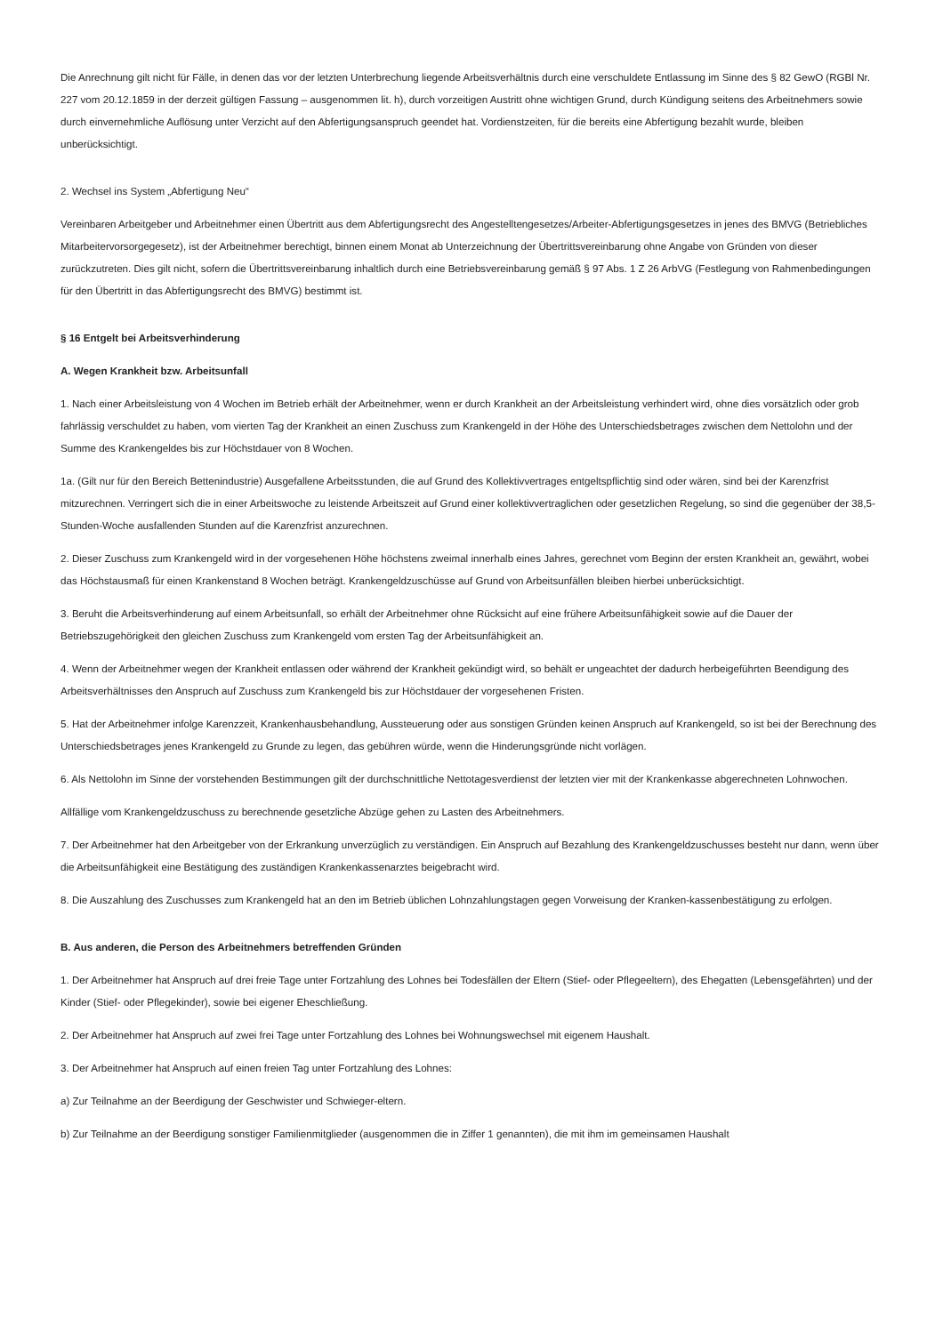Die Anrechnung gilt nicht für Fälle, in denen das vor der letzten Unterbrechung liegende Arbeitsverhältnis durch eine verschuldete Entlassung im Sinne des § 82 GewO (RGBl Nr. 227 vom 20.12.1859 in der derzeit gültigen Fassung – ausgenommen lit. h), durch vorzeitigen Austritt ohne wichtigen Grund, durch Kündigung seitens des Arbeitnehmers sowie durch einvernehmliche Auflösung unter Verzicht auf den Abfertigungsanspruch geendet hat. Vordienstzeiten, für die bereits eine Abfertigung bezahlt wurde, bleiben unberücksichtigt.
2. Wechsel ins System „Abfertigung Neu“
Vereinbaren Arbeitgeber und Arbeitnehmer einen Übertritt aus dem Abfertigungsrecht des Angestelltengesetzes/Arbeiter-Abfertigungsgesetzes in jenes des BMVG (Betriebliches Mitarbeitervorsorgegesetz), ist der Arbeitnehmer berechtigt, binnen einem Monat ab Unterzeichnung der Übertrittsvereinbarung ohne Angabe von Gründen von dieser zurückzutreten. Dies gilt nicht, sofern die Übertrittsvereinbarung inhaltlich durch eine Betriebsvereinbarung gemäß § 97 Abs. 1 Z 26 ArbVG (Festlegung von Rahmenbedingungen für den Übertritt in das Abfertigungsrecht des BMVG) bestimmt ist.
§ 16 Entgelt bei Arbeitsverhinderung
A. Wegen Krankheit bzw. Arbeitsunfall
1. Nach einer Arbeitsleistung von 4 Wochen im Betrieb erhält der Arbeitnehmer, wenn er durch Krankheit an der Arbeitsleistung verhindert wird, ohne dies vorsätzlich oder grob fahrlässig verschuldet zu haben, vom vierten Tag der Krankheit an einen Zuschuss zum Krankengeld in der Höhe des Unterschiedsbetrages zwischen dem Nettolohn und der Summe des Krankengeldes bis zur Höchstdauer von 8 Wochen.
1a. (Gilt nur für den Bereich Bettenindustrie) Ausgefallene Arbeitsstunden, die auf Grund des Kollektivvertrages entgeltspflichtig sind oder wären, sind bei der Karenzfrist mitzurechnen. Verringert sich die in einer Arbeitswoche zu leistende Arbeitszeit auf Grund einer kollektivvertraglichen oder gesetzlichen Regelung, so sind die gegenüber der 38,5-Stunden-Woche ausfallenden Stunden auf die Karenzfrist anzurechnen.
2. Dieser Zuschuss zum Krankengeld wird in der vorgesehenen Höhe höchstens zweimal innerhalb eines Jahres, gerechnet vom Beginn der ersten Krankheit an, gewährt, wobei das Höchstausmaß für einen Krankenstand 8 Wochen beträgt. Krankengeldzuschüsse auf Grund von Arbeitsunfällen bleiben hierbei unberücksichtigt.
3. Beruht die Arbeitsverhinderung auf einem Arbeitsunfall, so erhält der Arbeitnehmer ohne Rücksicht auf eine frühere Arbeitsunfähigkeit sowie auf die Dauer der Betriebszugehörigkeit den gleichen Zuschuss zum Krankengeld vom ersten Tag der Arbeitsunfähigkeit an.
4. Wenn der Arbeitnehmer wegen der Krankheit entlassen oder während der Krankheit gekündigt wird, so behält er ungeachtet der dadurch herbeigeführten Beendigung des Arbeitsverhältnisses den Anspruch auf Zuschuss zum Krankengeld bis zur Höchstdauer der vorgesehenen Fristen.
5. Hat der Arbeitnehmer infolge Karenzzeit, Krankenhausbehandlung, Aussteuerung oder aus sonstigen Gründen keinen Anspruch auf Krankengeld, so ist bei der Berechnung des Unterschiedsbetrages jenes Krankengeld zu Grunde zu legen, das gebühren würde, wenn die Hinderungsgründe nicht vorlägen.
6. Als Nettolohn im Sinne der vorstehenden Bestimmungen gilt der durchschnittliche Nettotagesverdienst der letzten vier mit der Krankenkasse abgerechneten Lohnwochen.
Allfällige vom Krankengeldzuschuss zu berechnende gesetzliche Abzüge gehen zu Lasten des Arbeitnehmers.
7. Der Arbeitnehmer hat den Arbeitgeber von der Erkrankung unverzüglich zu verständigen. Ein Anspruch auf Bezahlung des Krankengeldzuschusses besteht nur dann, wenn über die Arbeitsunfähigkeit eine Bestätigung des zuständigen Krankenkassenarztes beigebracht wird.
8. Die Auszahlung des Zuschusses zum Krankengeld hat an den im Betrieb üblichen Lohnzahlungstagen gegen Vorweisung der Kranken-kassenbestätigung zu erfolgen.
B. Aus anderen, die Person des Arbeitnehmers betreffenden Gründen
1. Der Arbeitnehmer hat Anspruch auf drei freie Tage unter Fortzahlung des Lohnes bei Todesfällen der Eltern (Stief- oder Pflegeeltern), des Ehegatten (Lebensgefährten) und der Kinder (Stief- oder Pflegekinder), sowie bei eigener Eheschließung.
2. Der Arbeitnehmer hat Anspruch auf zwei frei Tage unter Fortzahlung des Lohnes bei Wohnungswechsel mit eigenem Haushalt.
3. Der Arbeitnehmer hat Anspruch auf einen freien Tag unter Fortzahlung des Lohnes:
a) Zur Teilnahme an der Beerdigung der Geschwister und Schwieger-eltern.
b) Zur Teilnahme an der Beerdigung sonstiger Familienmitglieder (ausgenommen die in Ziffer 1 genannten), die mit ihm im gemeinsamen Haushalt